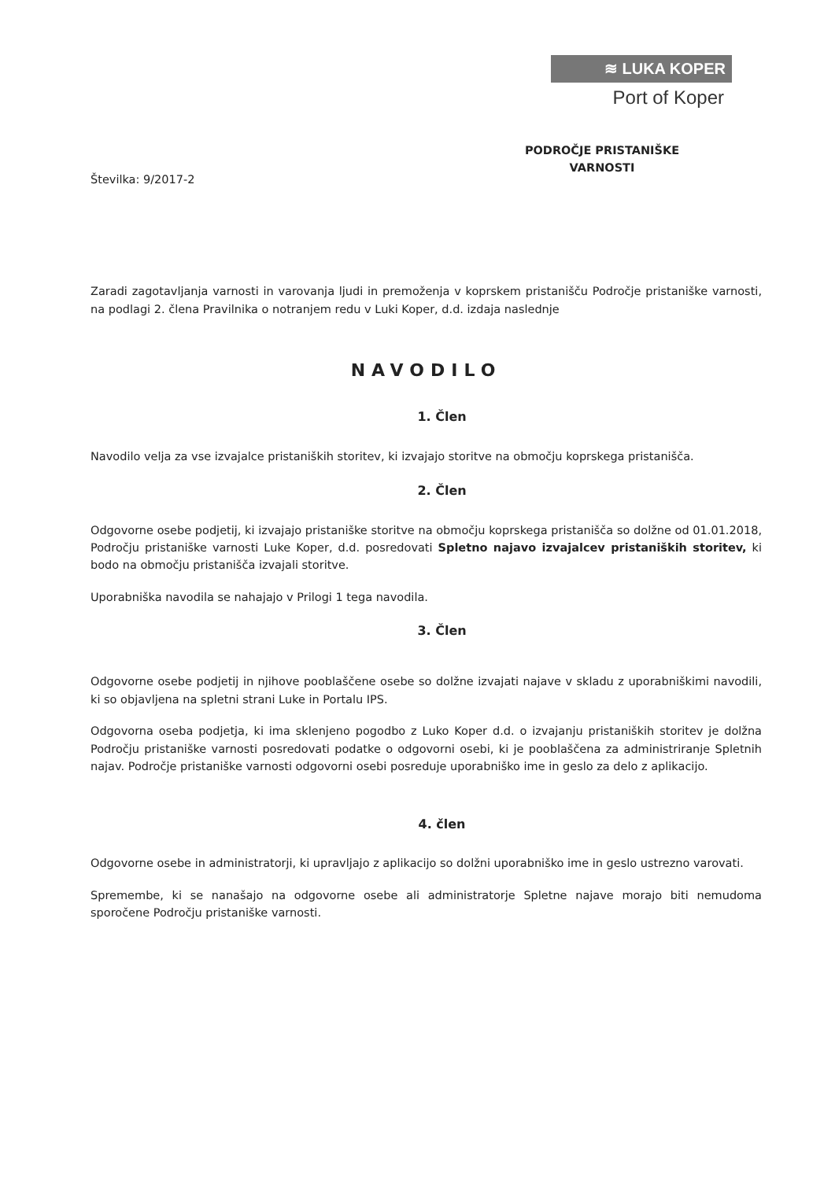≋ LUKA KOPER
Port of Koper
PODROČJE PRISTANIŠKE
VARNOSTI
Številka: 9/2017-2
Zaradi zagotavljanja varnosti in varovanja ljudi in premoženja v koprskem pristanišču Področje pristaniške varnosti, na podlagi 2. člena Pravilnika o notranjem redu v Luki Koper, d.d. izdaja naslednje
NAVODILO
1. Člen
Navodilo velja za vse izvajalce pristaniških storitev, ki izvajajo storitve na območju koprskega pristanišča.
2. Člen
Odgovorne osebe podjetij, ki izvajajo pristaniške storitve na območju koprskega pristanišča so dolžne od 01.01.2018, Področju pristaniške varnosti Luke Koper, d.d. posredovati Spletno najavo izvajalcev pristaniških storitev, ki bodo na območju pristanišča izvajali storitve.
Uporabniška navodila se nahajajo v Prilogi 1 tega navodila.
3. Člen
Odgovorne osebe podjetij in njihove pooblaščene osebe so dolžne izvajati najave v skladu z uporabniškimi navodili, ki so objavljena na spletni strani Luke in Portalu IPS.
Odgovorna oseba podjetja, ki ima sklenjeno pogodbo z Luko Koper d.d. o izvajanju pristaniških storitev je dolžna Področju pristaniške varnosti posredovati podatke o odgovorni osebi, ki je pooblaščena za administriranje Spletnih najav. Področje pristaniške varnosti odgovorni osebi posreduje uporabniško ime in geslo za delo z aplikacijo.
4. člen
Odgovorne osebe in administratorji, ki upravljajo z aplikacijo so dolžni uporabniško ime in geslo ustrezno varovati.
Spremembe, ki se nanašajo na odgovorne osebe ali administratorje Spletne najave morajo biti nemudoma sporočene Področju pristaniške varnosti.